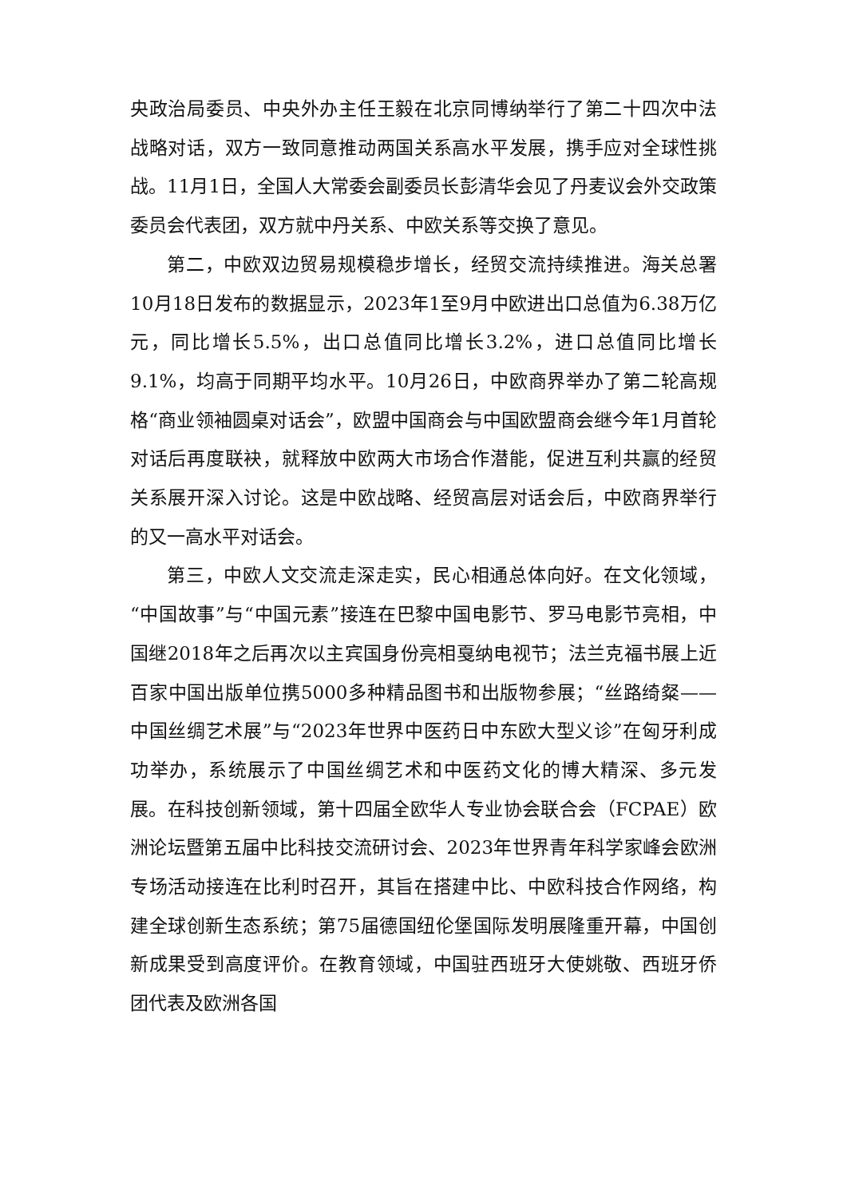央政治局委员、中央外办主任王毅在北京同博纳举行了第二十四次中法战略对话，双方一致同意推动两国关系高水平发展，携手应对全球性挑战。11月1日，全国人大常委会副委员长彭清华会见了丹麦议会外交政策委员会代表团，双方就中丹关系、中欧关系等交换了意见。
第二，中欧双边贸易规模稳步增长，经贸交流持续推进。海关总署10月18日发布的数据显示，2023年1至9月中欧进出口总值为6.38万亿元，同比增长5.5%，出口总值同比增长3.2%，进口总值同比增长9.1%，均高于同期平均水平。10月26日，中欧商界举办了第二轮高规格“商业领袖圆桌对话会”，欧盟中国商会与中国欧盟商会继今年1月首轮对话后再度联袂，就释放中欧两大市场合作潜能，促进互利共赢的经贸关系展开深入讨论。这是中欧战略、经贸高层对话会后，中欧商界举行的又一高水平对话会。
第三，中欧人文交流走深走实，民心相通总体向好。在文化领域，“中国故事”与“中国元素”接连在巴黎中国电影节、罗马电影节亮相，中国继2018年之后再次以主宾国身份亮相戛纳电视节；法兰克福书展上近百家中国出版单位携5000多种精品图书和出版物参展；“丝路绮粲——中国丝绸艺术展”与“2023年世界中医药日中东欧大型义诊”在匈牙利成功举办，系统展示了中国丝绸艺术和中医药文化的博大精深、多元发展。在科技创新领域，第十四届全欧华人专业协会联合会（FCPAE）欧洲论坛暨第五届中比科技交流研讨会、2023年世界青年科学家峰会欧洲专场活动接连在比利时召开，其旨在搭建中比、中欧科技合作网络，构建全球创新生态系统；第75届德国纽伦堡国际发明展隆重开幕，中国创新成果受到高度评价。在教育领域，中国驻西班牙大使姚敬、西班牙侨团代表及欧洲各国